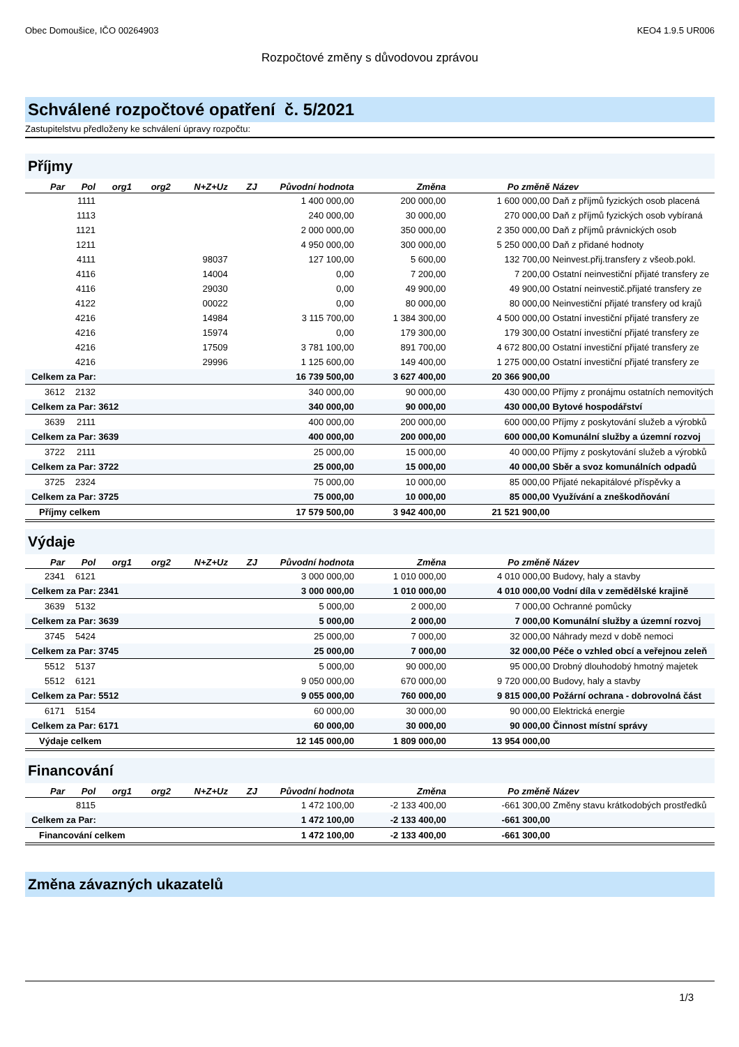Obec Domoušice, IČO 00264903 KEO4 1.9.5 UR006
Rozpočtové změny s důvodovou zprávou
Schválené rozpočtové opatření č. 5/2021
Zastupitelstvu předloženy ke schválení úpravy rozpočtu:
Příjmy
| Par | Pol | org1 | org2 | N+Z+Uz | ZJ | Původní hodnota | Změna | Po změně | Název |
| --- | --- | --- | --- | --- | --- | --- | --- | --- | --- |
| | 1111 | | | | | 1 400 000,00 | 200 000,00 | 1 600 000,00 | Daň z příjmů fyzických osob placená |
| | 1113 | | | | | 240 000,00 | 30 000,00 | 270 000,00 | Daň z příjmů fyzických osob vybíraná |
| | 1121 | | | | | 2 000 000,00 | 350 000,00 | 2 350 000,00 | Daň z příjmů právnických osob |
| | 1211 | | | | | 4 950 000,00 | 300 000,00 | 5 250 000,00 | Daň z přidané hodnoty |
| | 4111 | | | 98037 | | 127 100,00 | 5 600,00 | 132 700,00 | Neinvest.přij.transfery z všeob.pokl. |
| | 4116 | | | 14004 | | 0,00 | 7 200,00 | 7 200,00 | Ostatní neinvestiční přijaté transfery ze |
| | 4116 | | | 29030 | | 0,00 | 49 900,00 | 49 900,00 | Ostatní neinvestič.přijaté transfery ze |
| | 4122 | | | 00022 | | 0,00 | 80 000,00 | 80 000,00 | Neinvestiční přijaté transfery od krajů |
| | 4216 | | | 14984 | | 3 115 700,00 | 1 384 300,00 | 4 500 000,00 | Ostatní investiční přijaté transfery ze |
| | 4216 | | | 15974 | | 0,00 | 179 300,00 | 179 300,00 | Ostatní investiční přijaté transfery ze |
| | 4216 | | | 17509 | | 3 781 100,00 | 891 700,00 | 4 672 800,00 | Ostatní investiční přijaté transfery ze |
| | 4216 | | | 29996 | | 1 125 600,00 | 149 400,00 | 1 275 000,00 | Ostatní investiční přijaté transfery ze |
| Celkem za Par: | | | | | | 16 739 500,00 | 3 627 400,00 | 20 366 900,00 | |
| 3612 | 2132 | | | | | 340 000,00 | 90 000,00 | 430 000,00 | Příjmy z pronájmu ostatních nemovitých |
| Celkem za Par: 3612 | | | | | | 340 000,00 | 90 000,00 | 430 000,00 | Bytové hospodářství |
| 3639 | 2111 | | | | | 400 000,00 | 200 000,00 | 600 000,00 | Příjmy z poskytování služeb a výrobků |
| Celkem za Par: 3639 | | | | | | 400 000,00 | 200 000,00 | 600 000,00 | Komunální služby a územní rozvoj |
| 3722 | 2111 | | | | | 25 000,00 | 15 000,00 | 40 000,00 | Příjmy z poskytování služeb a výrobků |
| Celkem za Par: 3722 | | | | | | 25 000,00 | 15 000,00 | 40 000,00 | Sběr a svoz komunálních odpadů |
| 3725 | 2324 | | | | | 75 000,00 | 10 000,00 | 85 000,00 | Přijaté nekapitálové příspěvky a |
| Celkem za Par: 3725 | | | | | | 75 000,00 | 10 000,00 | 85 000,00 | Využívání a zneškodňování |
| Příjmy celkem | | | | | | 17 579 500,00 | 3 942 400,00 | 21 521 900,00 | |
Výdaje
| Par | Pol | org1 | org2 | N+Z+Uz | ZJ | Původní hodnota | Změna | Po změně | Název |
| --- | --- | --- | --- | --- | --- | --- | --- | --- | --- |
| 2341 | 6121 | | | | | 3 000 000,00 | 1 010 000,00 | 4 010 000,00 | Budovy, haly a stavby |
| Celkem za Par: 2341 | | | | | | 3 000 000,00 | 1 010 000,00 | 4 010 000,00 | Vodní díla v zemědělské krajině |
| 3639 | 5132 | | | | | 5 000,00 | 2 000,00 | 7 000,00 | Ochranné pomůcky |
| Celkem za Par: 3639 | | | | | | 5 000,00 | 2 000,00 | 7 000,00 | Komunální služby a územní rozvoj |
| 3745 | 5424 | | | | | 25 000,00 | 7 000,00 | 32 000,00 | Náhrady mezd v době nemoci |
| Celkem za Par: 3745 | | | | | | 25 000,00 | 7 000,00 | 32 000,00 | Péče o vzhled obcí a veřejnou zeleň |
| 5512 | 5137 | | | | | 5 000,00 | 90 000,00 | 95 000,00 | Drobný dlouhodobý hmotný majetek |
| 5512 | 6121 | | | | | 9 050 000,00 | 670 000,00 | 9 720 000,00 | Budovy, haly a stavby |
| Celkem za Par: 5512 | | | | | | 9 055 000,00 | 760 000,00 | 9 815 000,00 | Požární ochrana - dobrovolná část |
| 6171 | 5154 | | | | | 60 000,00 | 30 000,00 | 90 000,00 | Elektrická energie |
| Celkem za Par: 6171 | | | | | | 60 000,00 | 30 000,00 | 90 000,00 | Činnost místní správy |
| Výdaje celkem | | | | | | 12 145 000,00 | 1 809 000,00 | 13 954 000,00 | |
Financování
| Par | Pol | org1 | org2 | N+Z+Uz | ZJ | Původní hodnota | Změna | Po změně | Název |
| --- | --- | --- | --- | --- | --- | --- | --- | --- | --- |
| | 8115 | | | | | 1 472 100,00 | -2 133 400,00 | -661 300,00 | Změny stavu krátkodobých prostředků |
| Celkem za Par: | | | | | | 1 472 100,00 | -2 133 400,00 | -661 300,00 | |
| Financování celkem | | | | | | 1 472 100,00 | -2 133 400,00 | -661 300,00 | |
Změna závazných ukazatelů
1/3